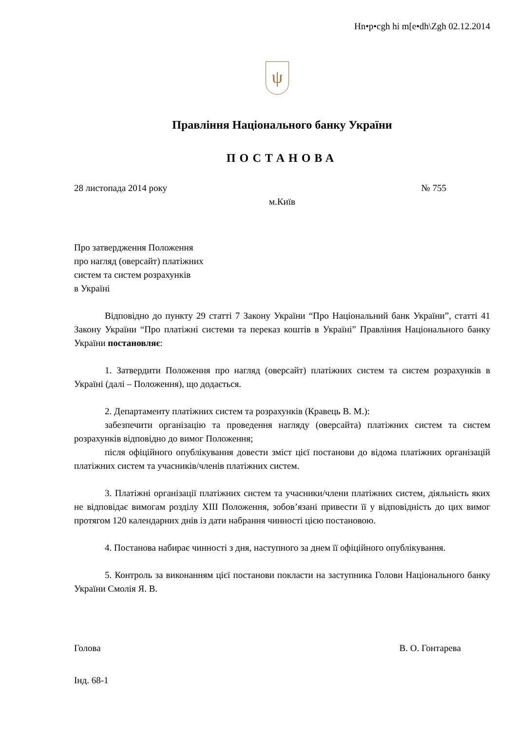Hn•p•cgh hi m[e•dh\Zgh 02.12.2014
ψ
Правління Національного банку України
ПОСТАНОВА
28 листопада 2014 року № 755
м.Київ
Про затвердження Положення
про нагляд (оверсайт) платіжних
систем та систем розрахунків
в Україні
Відповідно до пункту 29 статті 7 Закону України “Про Національний банк України”, статті 41 Закону України “Про платіжні системи та переказ коштів в Україні” Правління Національного банку України постановляє:
1. Затвердити Положення про нагляд (оверсайт) платіжних систем та систем розрахунків в Україні (далі – Положення), що додається.
2. Департаменту платіжних систем та розрахунків (Кравець В. М.):
забезпечити організацію та проведення нагляду (оверсайта) платіжних систем та систем розрахунків відповідно до вимог Положення;
після офіційного опублікування довести зміст цієї постанови до відома платіжних організацій платіжних систем та учасників/членів платіжних систем.
3. Платіжні організації платіжних систем та учасники/члени платіжних систем, діяльність яких не відповідає вимогам розділу XIII Положення, зобов’язані привести її у відповідність до цих вимог протягом 120 календарних днів із дати набрання чинності цією постановою.
4. Постанова набирає чинності з дня, наступного за днем її офіційного опублікування.
5. Контроль за виконанням цієї постанови покласти на заступника Голови Національного банку України Смолія Я. В.
Голова В. О. Гонтарева
Інд. 68-1